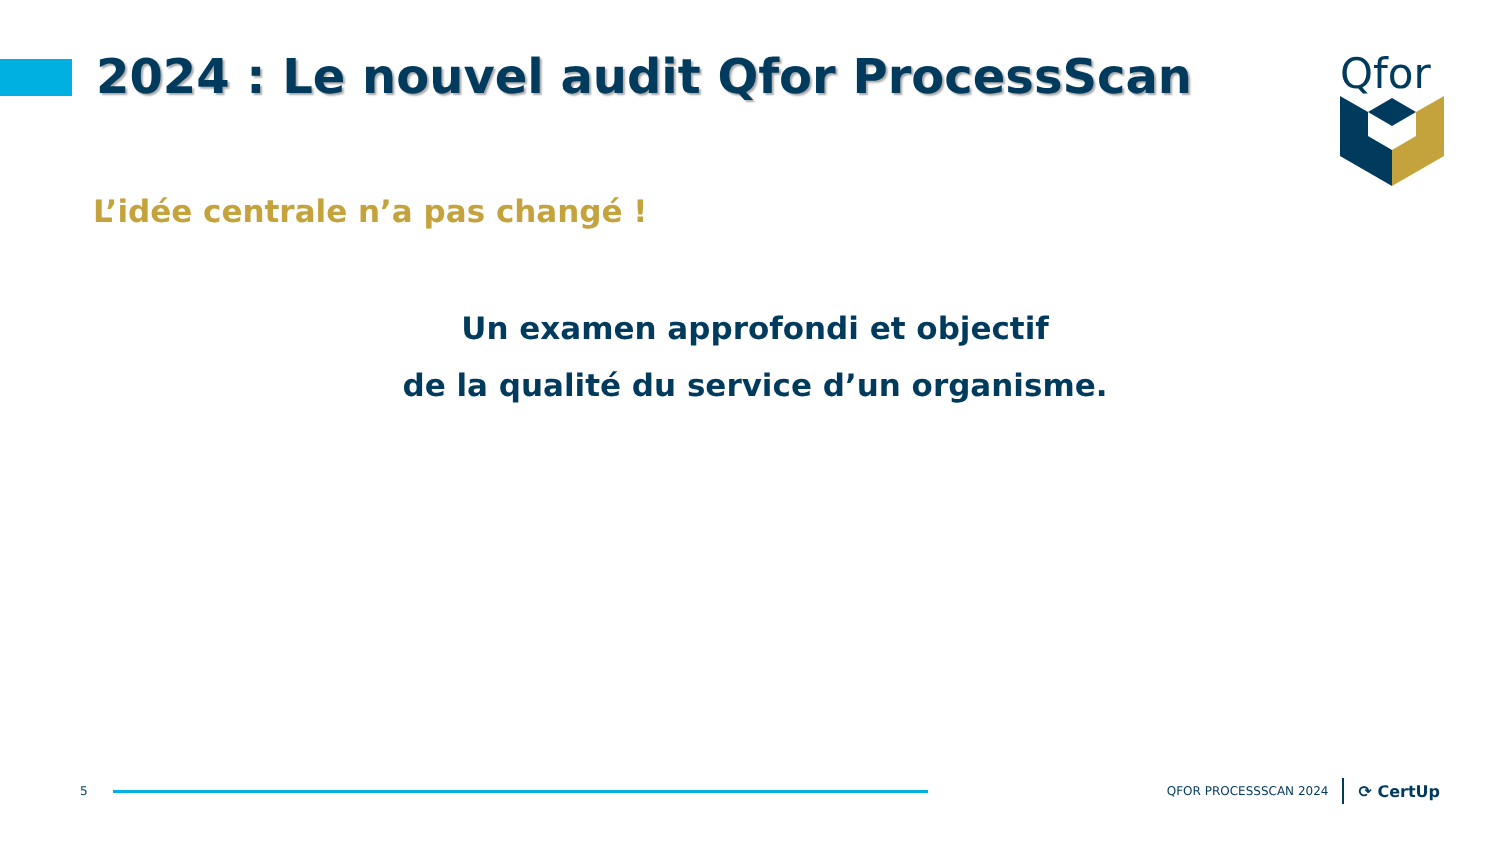2024 : Le nouvel audit Qfor ProcessScan
Qfor
L’idée centrale n’a pas changé !
Un examen approfondi et objectif
de la qualité du service d’un organisme.
5 QFOR PROCESSSCAN 2024
⟳ CertUp